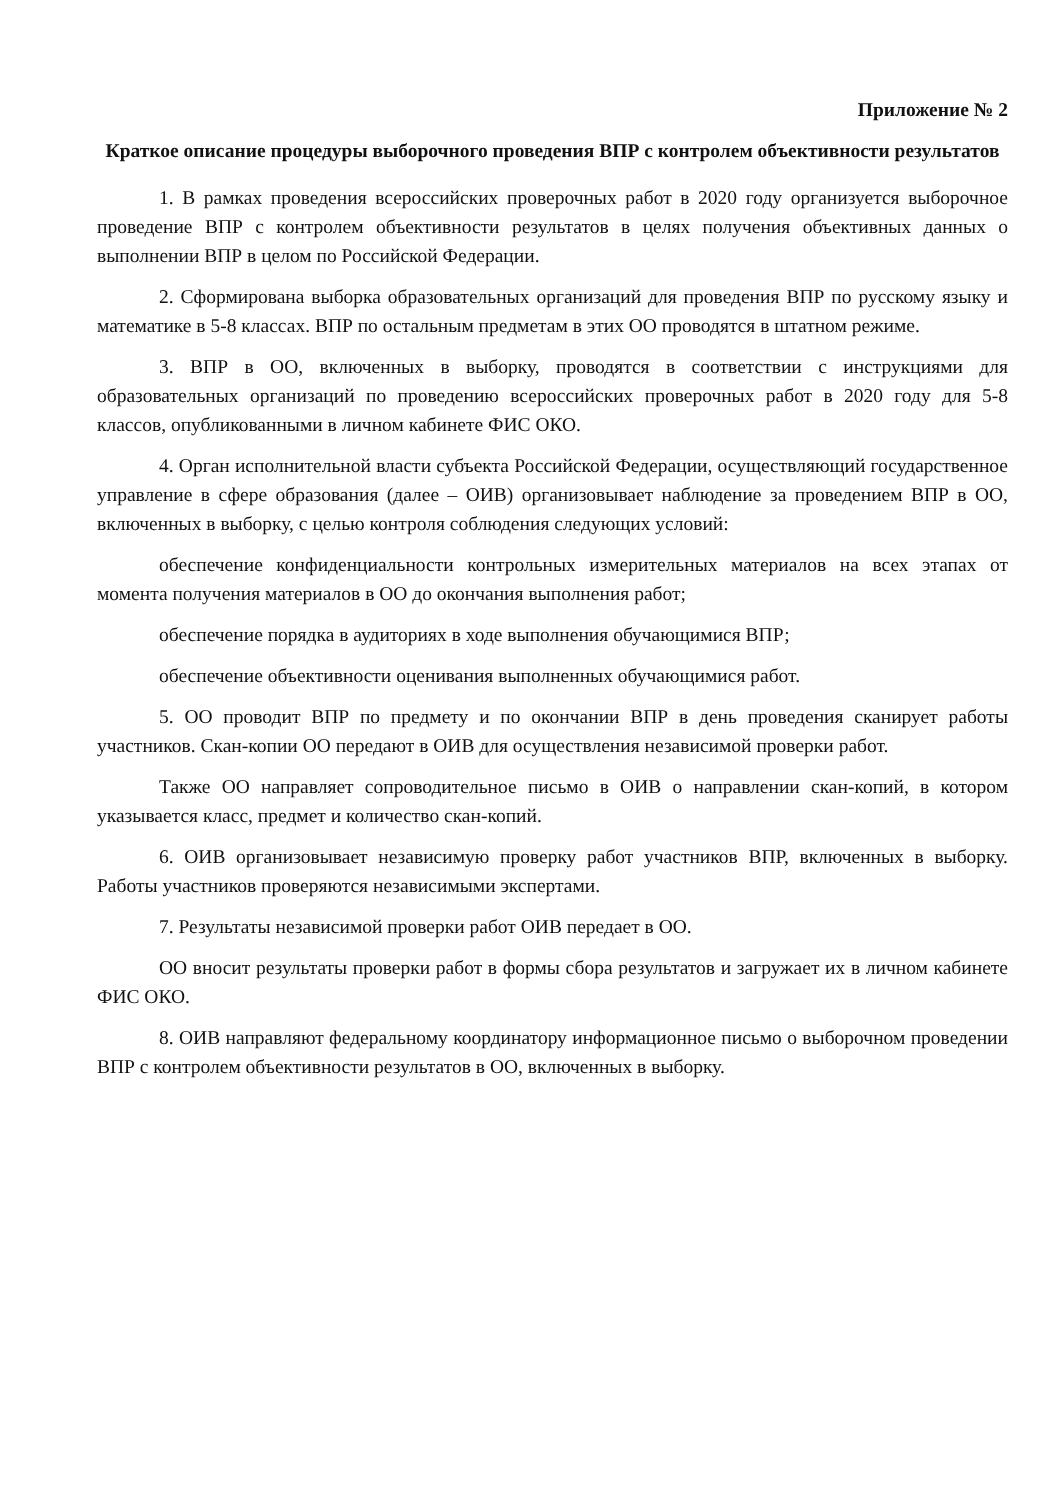Приложение № 2
Краткое описание процедуры выборочного проведения ВПР с контролем объективности результатов
1. В рамках проведения всероссийских проверочных работ в 2020 году организуется выборочное проведение ВПР с контролем объективности результатов в целях получения объективных данных о выполнении ВПР в целом по Российской Федерации.
2. Сформирована выборка образовательных организаций для проведения ВПР по русскому языку и математике в 5-8 классах. ВПР по остальным предметам в этих ОО проводятся в штатном режиме.
3. ВПР в ОО, включенных в выборку, проводятся в соответствии с инструкциями для образовательных организаций по проведению всероссийских проверочных работ в 2020 году для 5-8 классов, опубликованными в личном кабинете ФИС ОКО.
4. Орган исполнительной власти субъекта Российской Федерации, осуществляющий государственное управление в сфере образования (далее – ОИВ) организовывает наблюдение за проведением ВПР в ОО, включенных в выборку, с целью контроля соблюдения следующих условий:
обеспечение конфиденциальности контрольных измерительных материалов на всех этапах от момента получения материалов в ОО до окончания выполнения работ;
обеспечение порядка в аудиториях в ходе выполнения обучающимися ВПР;
обеспечение объективности оценивания выполненных обучающимися работ.
5. ОО проводит ВПР по предмету и по окончании ВПР в день проведения сканирует работы участников. Скан-копии ОО передают в ОИВ для осуществления независимой проверки работ.
Также ОО направляет сопроводительное письмо в ОИВ о направлении скан-копий, в котором указывается класс, предмет и количество скан-копий.
6. ОИВ организовывает независимую проверку работ участников ВПР, включенных в выборку. Работы участников проверяются независимыми экспертами.
7. Результаты независимой проверки работ ОИВ передает в ОО.
ОО вносит результаты проверки работ в формы сбора результатов и загружает их в личном кабинете ФИС ОКО.
8. ОИВ направляют федеральному координатору информационное письмо о выборочном проведении ВПР с контролем объективности результатов в ОО, включенных в выборку.